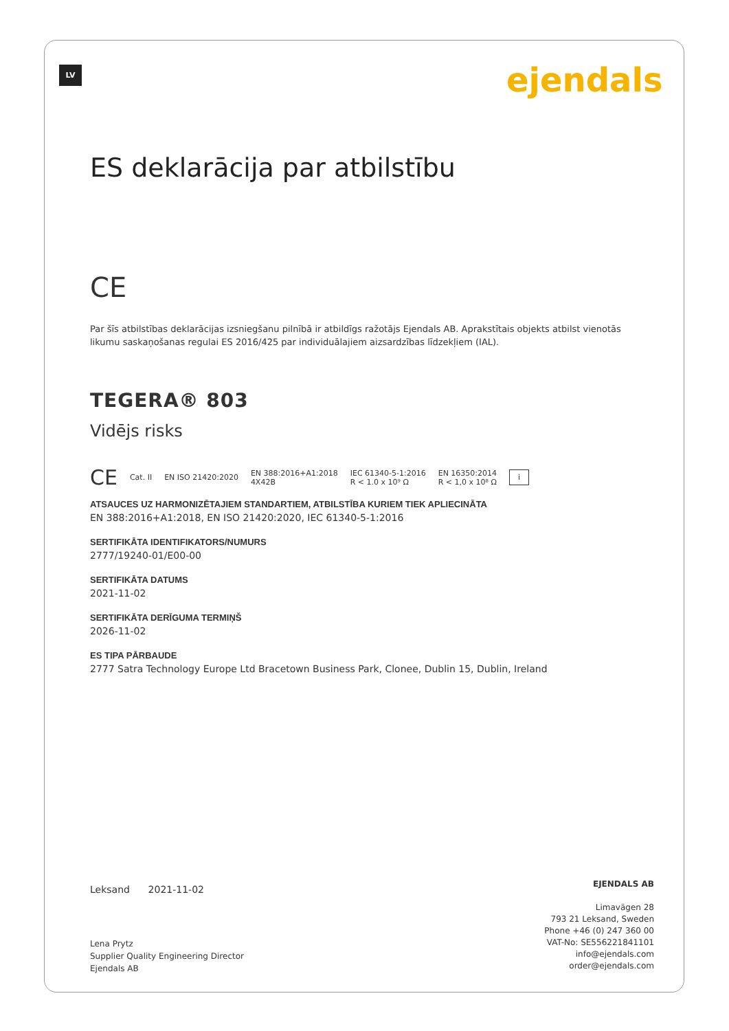LV ejendals
ES deklarācija par atbilstību
CE
Par šīs atbilstības deklarācijas izsniegšanu pilnībā ir atbildīgs ražotājs Ejendals AB. Aprakstītais objekts atbilst vienotās likumu saskaņošanas regulai ES 2016/425 par individuālajiem aizsardzības līdzekļiem (IAL).
TEGERA® 803
Vidējs risks
CE Cat. II EN ISO 21420:2020 EN 388:2016+A1:2018
4X42B IEC 61340-5-1:2016
R < 1.0 x 10⁹ Ω EN 16350:2014
R < 1,0 x 10⁸ Ω i
ATSAUCES UZ HARMONIZĒTAJIEM STANDARTIEM, ATBILSTĪBA KURIEM TIEK APLIECINĀTA
EN 388:2016+A1:2018, EN ISO 21420:2020, IEC 61340-5-1:2016
SERTIFIKĀTA IDENTIFIKATORS/NUMURS
2777/19240-01/E00-00
SERTIFIKĀTA DATUMS
2021-11-02
SERTIFIKĀTA DERĪGUMA TERMIŅŠ
2026-11-02
ES TIPA PĀRBAUDE
2777 Satra Technology Europe Ltd Bracetown Business Park, Clonee, Dublin 15, Dublin, Ireland
Leksand 2021-11-02
Lena Prytz
Supplier Quality Engineering Director
Ejendals AB
EJENDALS AB
Limavägen 28
793 21 Leksand, Sweden
Phone +46 (0) 247 360 00
VAT-No: SE556221841101
info@ejendals.com
order@ejendals.com